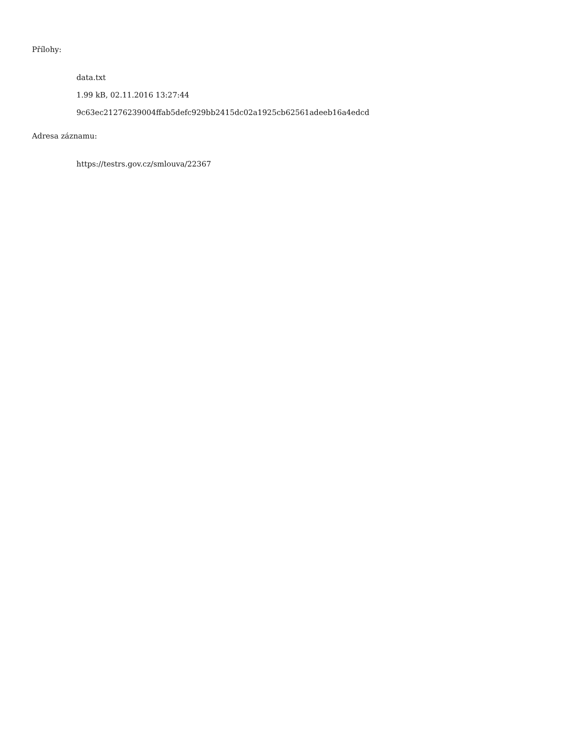Přílohy:
data.txt
1.99 kB, 02.11.2016 13:27:44
9c63ec21276239004ffab5defc929bb2415dc02a1925cb62561adeeb16a4edcd
Adresa záznamu:
https://testrs.gov.cz/smlouva/22367